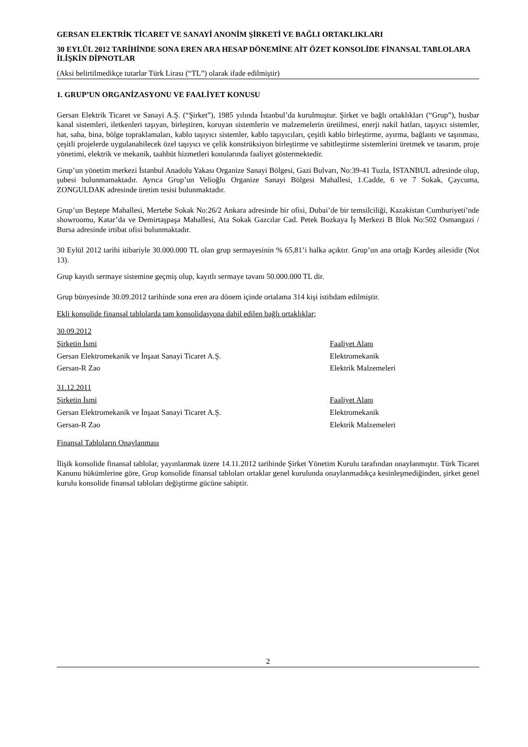GERSAN ELEKTRİK TİCARET VE SANAYİ ANONİM ŞİRKETİ VE BAĞLI ORTAKLIKLARI
30 EYLÜL 2012 TARİHİNDE SONA EREN ARA HESAP DÖNEMİNE AİT ÖZET KONSOLİDE FİNANSAL TABLOLARA İLİŞKİN DİPNOTLAR
(Aksi belirtilmedikçe tutarlar Türk Lirası (“TL”) olarak ifade edilmiştir)
1. GRUP’UN ORGANİZASYONU VE FAALİYET KONUSU
Gersan Elektrik Ticaret ve Sanayi A.Ş. (“Şirket”), 1985 yılında İstanbul’da kurulmuştur. Şirket ve bağlı ortaklıkları (“Grup”), busbar kanal sistemleri, iletkenleri taşıyan, birleştiren, koruyan sistemlerin ve malzemelerin üretilmesi, enerji nakil hatları, taşıyıcı sistemler, hat, saha, bina, bölge topraklamaları, kablo taşıyıcı sistemler, kablo taşıyıcıları, çeşitli kablo birleştirme, ayırma, bağlantı ve taşınması, çeşitli projelerde uygulanabilecek özel taşıyıcı ve çelik konstrüksiyon birleştirme ve sabitleştirme sistemlerini üretmek ve tasarım, proje yönetimi, elektrik ve mekanik, taahhüt hizmetleri konularında faaliyet göstermektedir.
Grup’un yönetim merkezi İstanbul Anadolu Yakası Organize Sanayi Bölgesi, Gazi Bulvarı, No:39-41 Tuzla, İSTANBUL adresinde olup, şubesi bulunmamaktadır. Ayrıca Grup’un Velioğlu Organize Sanayi Bölgesi Mahallesi, 1.Cadde, 6 ve 7 Sokak, Çaycuma, ZONGULDAK adresinde üretim tesisi bulunmaktadır.
Grup’un Beştepe Mahallesi, Mertebe Sokak No:26/2 Ankara adresinde bir ofisi, Dubai’de bir temsilciliği, Kazakistan Cumhuriyeti’nde showroomu, Katar’da ve Demirtaşpaşa Mahallesi, Ata Sokak Gazcılar Cad. Petek Bozkaya İş Merkezi B Blok No:502 Osmangazi / Bursa adresinde irtibat ofisi bulunmaktadır.
30 Eylül 2012 tarihi itibariyle 30.000.000 TL olan grup sermayesinin % 65,81’i halka açıktır. Grup’un ana ortağı Kardeş ailesidir (Not 13).
Grup kayıtlı sermaye sistemine geçmiş olup, kayıtlı sermaye tavanı 50.000.000 TL dir.
Grup bünyesinde 30.09.2012 tarihinde sona eren ara dönem içinde ortalama 314 kişi istihdam edilmiştir.
Ekli konsolide finansal tablolarda tam konsolidasyona dahil edilen bağlı ortaklıklar;
| 30.09.2012 | |
| Şirketin İsmi | Faaliyet Alanı |
| Gersan Elektromekanik ve İnşaat Sanayi Ticaret A.Ş. | Elektromekanik |
| Gersan-R Zao | Elektrik Malzemeleri |
| 31.12.2011 | |
| Şirketin İsmi | Faaliyet Alanı |
| Gersan Elektromekanik ve İnşaat Sanayi Ticaret A.Ş. | Elektromekanik |
| Gersan-R Zao | Elektrik Malzemeleri |
Finansal Tabloların Onaylanması
İlişik konsolide finansal tablolar, yayınlanmak üzere 14.11.2012 tarihinde Şirket Yönetim Kurulu tarafından onaylanmıştır. Türk Ticaret Kanunu hükümlerine göre, Grup konsolide finansal tabloları ortaklar genel kurulunda onaylanmadıkça kesinleşmediğinden, şirket genel kurulu konsolide finansal tabloları değiştirme gücüne sahiptir.
2